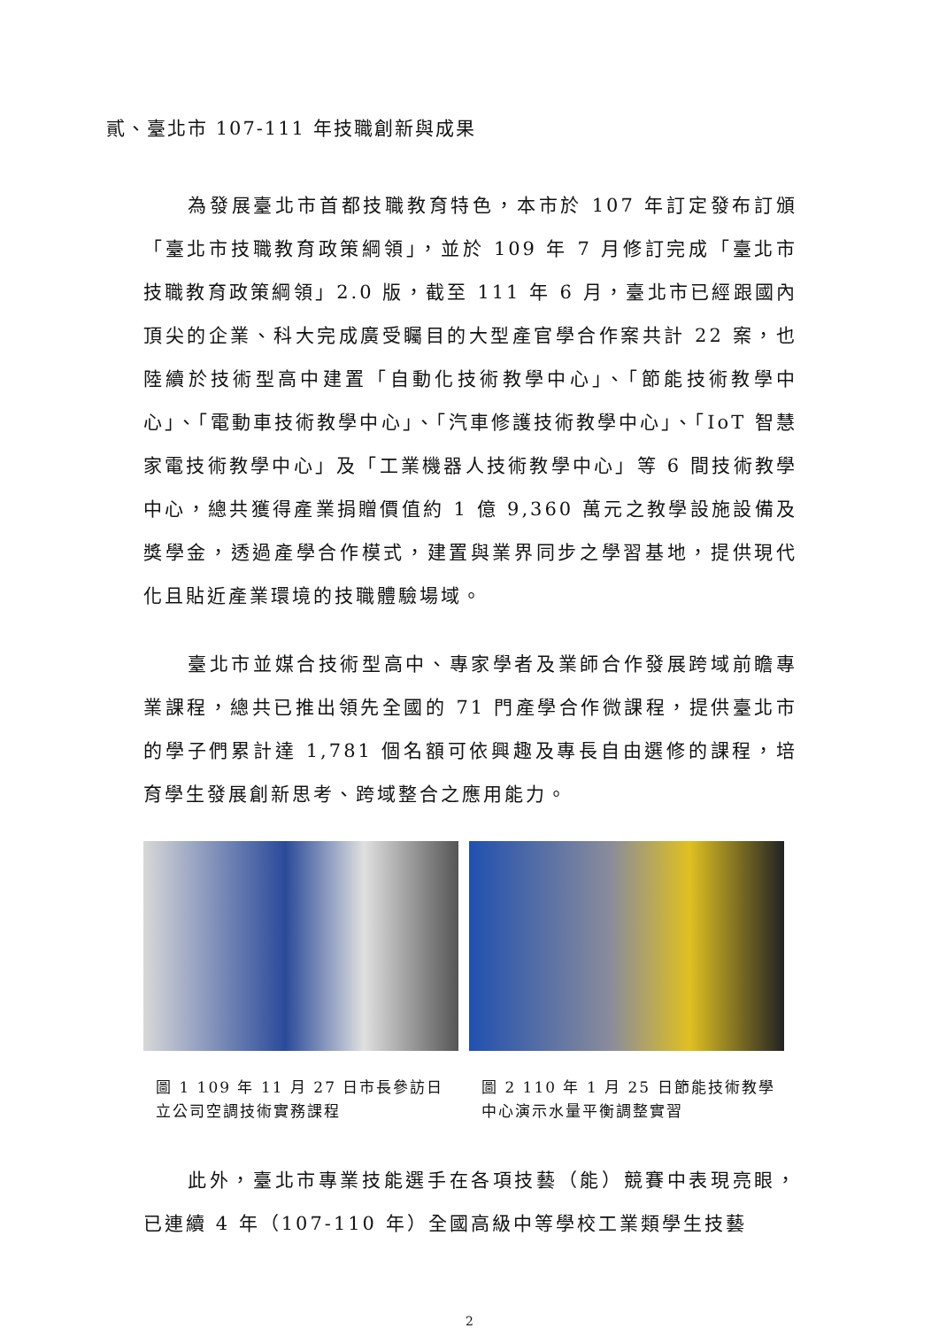貳、臺北市 107-111 年技職創新與成果
為發展臺北市首都技職教育特色，本市於 107 年訂定發布訂頒「臺北市技職教育政策綱領」，並於 109 年 7 月修訂完成「臺北市技職教育政策綱領」2.0 版，截至 111 年 6 月，臺北市已經跟國內頂尖的企業、科大完成廣受矚目的大型產官學合作案共計 22 案，也陸續於技術型高中建置「自動化技術教學中心」、「節能技術教學中心」、「電動車技術教學中心」、「汽車修護技術教學中心」、「IoT 智慧家電技術教學中心」及「工業機器人技術教學中心」等 6 間技術教學中心，總共獲得產業捐贈價值約 1 億 9,360 萬元之教學設施設備及獎學金，透過產學合作模式，建置與業界同步之學習基地，提供現代化且貼近產業環境的技職體驗場域。
臺北市並媒合技術型高中、專家學者及業師合作發展跨域前瞻專業課程，總共已推出領先全國的 71 門產學合作微課程，提供臺北市的學子們累計達 1,781 個名額可依興趣及專長自由選修的課程，培育學生發展創新思考、跨域整合之應用能力。
圖 1 109 年 11 月 27 日市長參訪日立公司空調技術實務課程
圖 2 110 年 1 月 25 日節能技術教學中心演示水量平衡調整實習
此外，臺北市專業技能選手在各項技藝（能）競賽中表現亮眼，已連續 4 年（107-110 年）全國高級中等學校工業類學生技藝
2